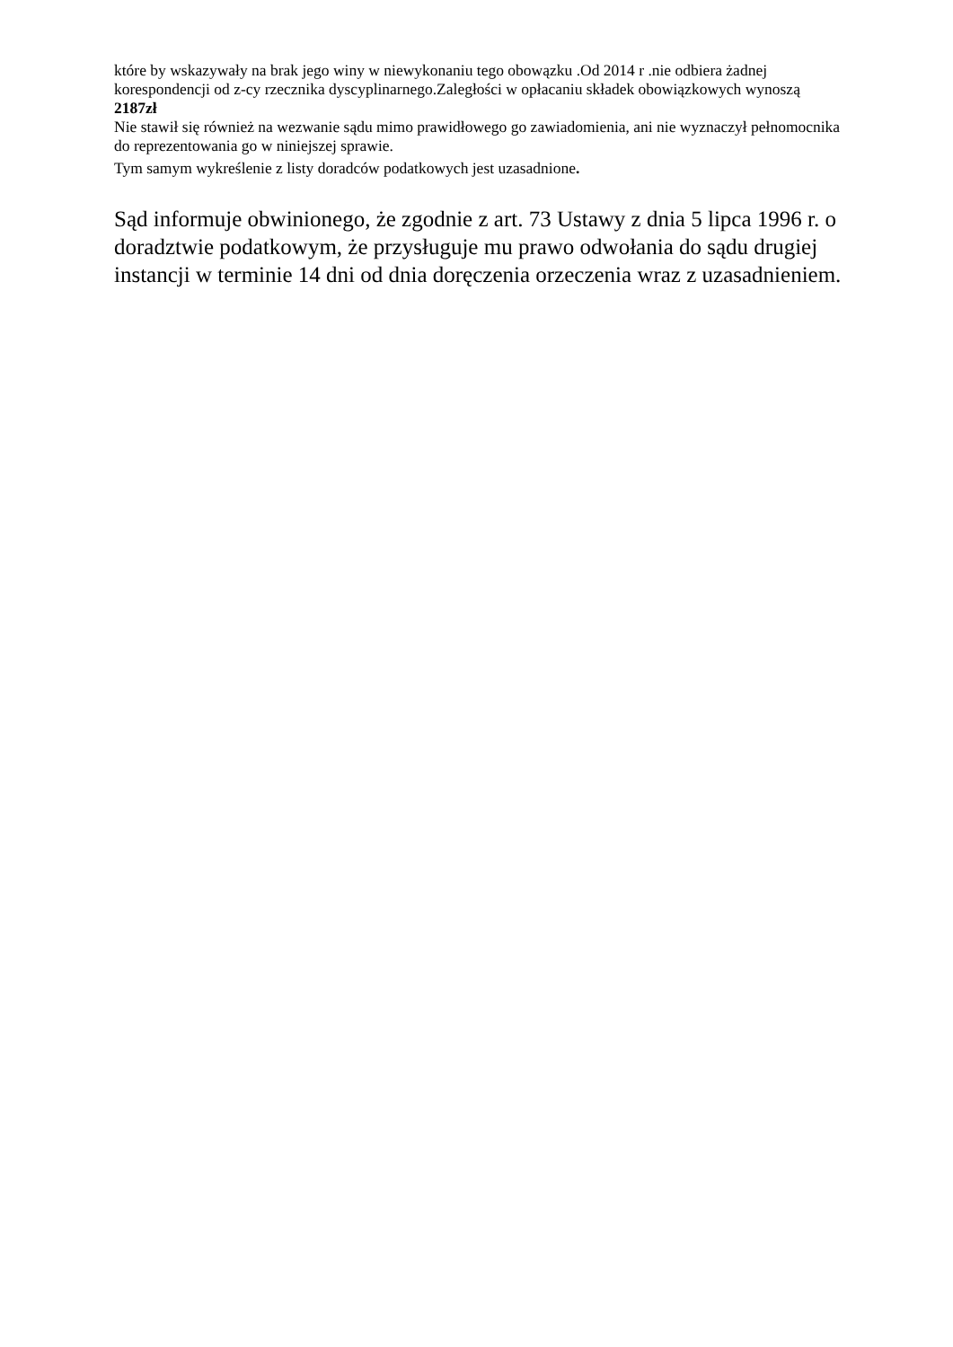które by wskazywały na brak jego winy w niewykonaniu tego obowązku .Od 2014 r .nie odbiera żadnej korespondencji od z-cy rzecznika dyscyplinarnego.Zaległości w opłacaniu składek obowiązkowych wynoszą 2187zł
Nie stawił się również na wezwanie sądu mimo prawidłowego go zawiadomienia, ani nie wyznaczył pełnomocnika do reprezentowania go w niniejszej sprawie.
Tym samym wykreślenie z listy doradców podatkowych jest uzasadnione.
Sąd informuje obwinionego, że zgodnie z art. 73 Ustawy z dnia 5 lipca 1996 r. o doradztwie podatkowym, że przysługuje mu prawo odwołania do sądu drugiej instancji w terminie 14 dni od dnia doręczenia orzeczenia wraz z uzasadnieniem.